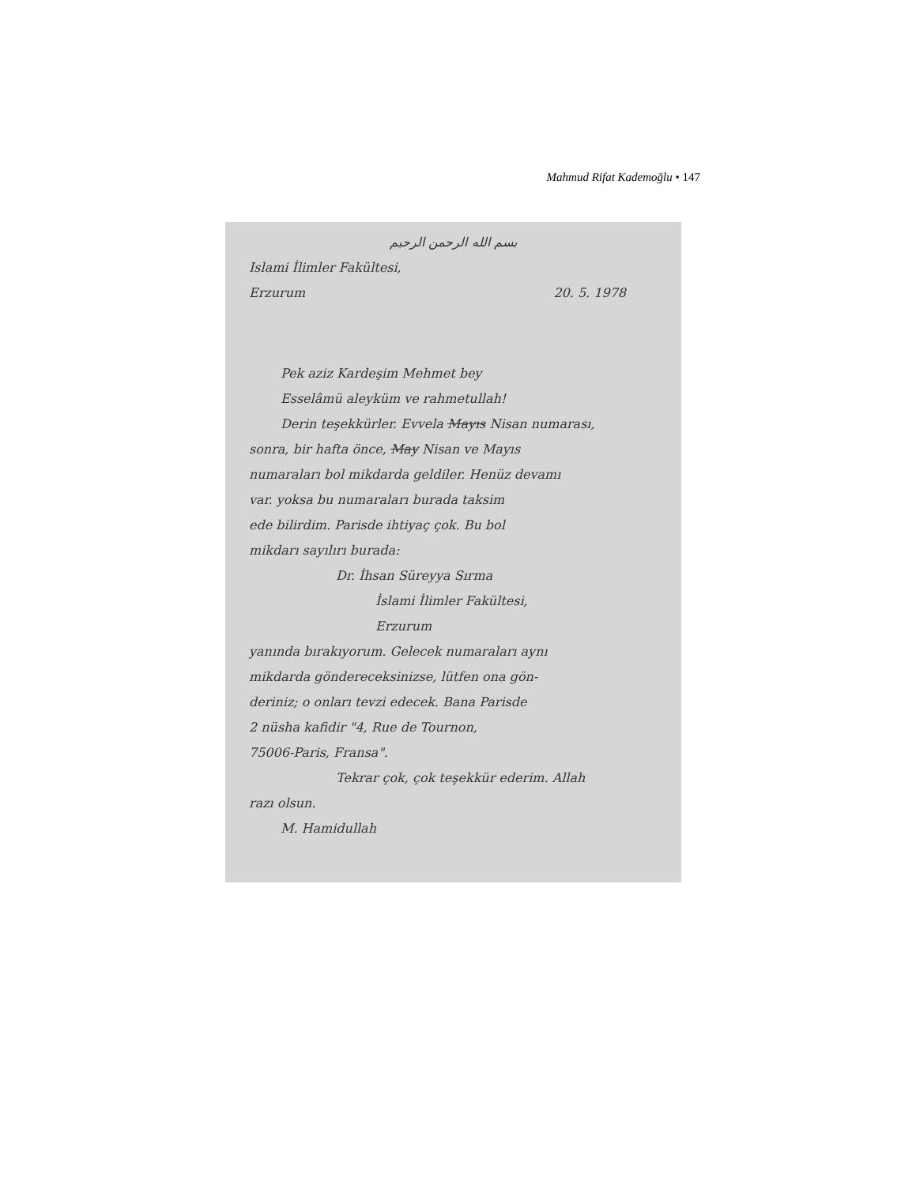Mahmud Rifat Kademoğlu • 147
بسم الله الرحمن الرحيم
Islami İlimler Fakültesi,
Erzurum 20. 5. 1978
Pek aziz Kardeşim Mehmet bey
Esselâmü aleyküm ve rahmetullah!
Derin teşekkürler. Evvela Mayıs Nisan numarası,
sonra, bir hafta önce, May Nisan ve Mayıs
numaraları bol mikdarda geldiler. Henüz devamı
var. yoksa bu numaraları burada taksim
ede bilirdim. Parisde ihtiyaç çok. Bu bol
mikdarı sayılırı burada:
Dr. İhsan Süreyya Sırma
İslami İlimler Fakültesi,
Erzurum
yanında bırakıyorum. Gelecek numaraları aynı
mikdarda göndereceksinizse, lütfen ona gön-
deriniz; o onları tevzi edecek. Bana Parisde
2 nüsha kafidir "4, Rue de Tournon,
75006-Paris, Fransa".
Tekrar çok, çok teşekkür ederim. Allah
razı olsun.
M. Hamidullah